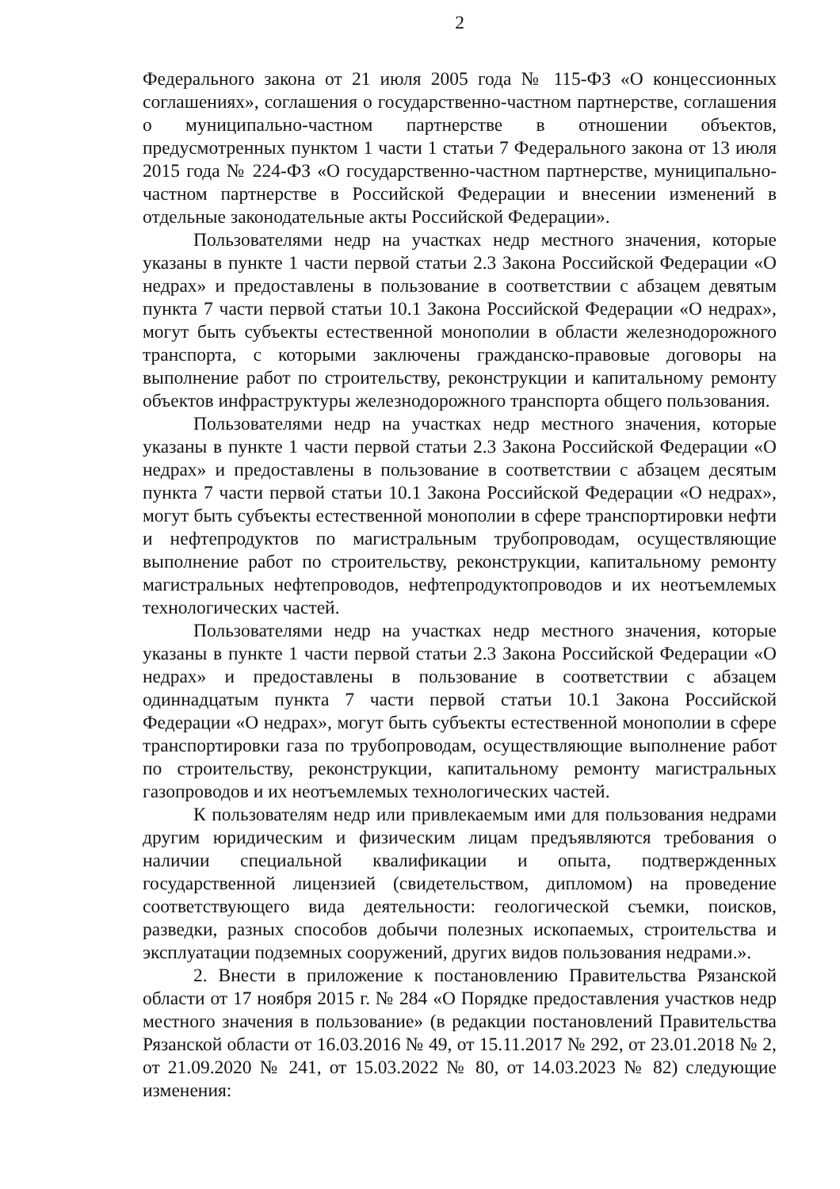2
Федерального закона от 21 июля 2005 года № 115-ФЗ «О концессионных соглашениях», соглашения о государственно-частном партнерстве, соглашения о муниципально-частном партнерстве в отношении объектов, предусмотренных пунктом 1 части 1 статьи 7 Федерального закона от 13 июля 2015 года № 224-ФЗ «О государственно-частном партнерстве, муниципально-частном партнерстве в Российской Федерации и внесении изменений в отдельные законодательные акты Российской Федерации».
Пользователями недр на участках недр местного значения, которые указаны в пункте 1 части первой статьи 2.3 Закона Российской Федерации «О недрах» и предоставлены в пользование в соответствии с абзацем девятым пункта 7 части первой статьи 10.1 Закона Российской Федерации «О недрах», могут быть субъекты естественной монополии в области железнодорожного транспорта, с которыми заключены гражданско-правовые договоры на выполнение работ по строительству, реконструкции и капитальному ремонту объектов инфраструктуры железнодорожного транспорта общего пользования.
Пользователями недр на участках недр местного значения, которые указаны в пункте 1 части первой статьи 2.3 Закона Российской Федерации «О недрах» и предоставлены в пользование в соответствии с абзацем десятым пункта 7 части первой статьи 10.1 Закона Российской Федерации «О недрах», могут быть субъекты естественной монополии в сфере транспортировки нефти и нефтепродуктов по магистральным трубопроводам, осуществляющие выполнение работ по строительству, реконструкции, капитальному ремонту магистральных нефтепроводов, нефтепродуктопроводов и их неотъемлемых технологических частей.
Пользователями недр на участках недр местного значения, которые указаны в пункте 1 части первой статьи 2.3 Закона Российской Федерации «О недрах» и предоставлены в пользование в соответствии с абзацем одиннадцатым пункта 7 части первой статьи 10.1 Закона Российской Федерации «О недрах», могут быть субъекты естественной монополии в сфере транспортировки газа по трубопроводам, осуществляющие выполнение работ по строительству, реконструкции, капитальному ремонту магистральных газопроводов и их неотъемлемых технологических частей.
К пользователям недр или привлекаемым ими для пользования недрами другим юридическим и физическим лицам предъявляются требования о наличии специальной квалификации и опыта, подтвержденных государственной лицензией (свидетельством, дипломом) на проведение соответствующего вида деятельности: геологической съемки, поисков, разведки, разных способов добычи полезных ископаемых, строительства и эксплуатации подземных сооружений, других видов пользования недрами.».
2. Внести в приложение к постановлению Правительства Рязанской области от 17 ноября 2015 г. № 284 «О Порядке предоставления участков недр местного значения в пользование» (в редакции постановлений Правительства Рязанской области от 16.03.2016 № 49, от 15.11.2017 № 292, от 23.01.2018 № 2, от 21.09.2020 № 241, от 15.03.2022 № 80, от 14.03.2023 № 82) следующие изменения: